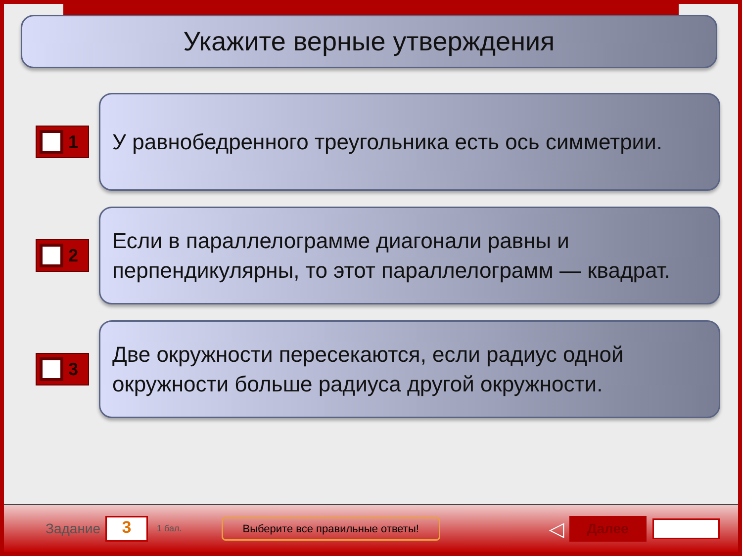Укажите верные утверждения
1
У равнобедренного треугольника есть ось симметрии.
2
Если в параллелограмме диагонали равны и перпендикулярны, то этот параллелограмм — квадрат.
3
Две окружности пересекаются, если радиус одной окружности больше радиуса другой окружности.
Задание 3 1 бал. Выберите все правильные ответы! ◁ Далее